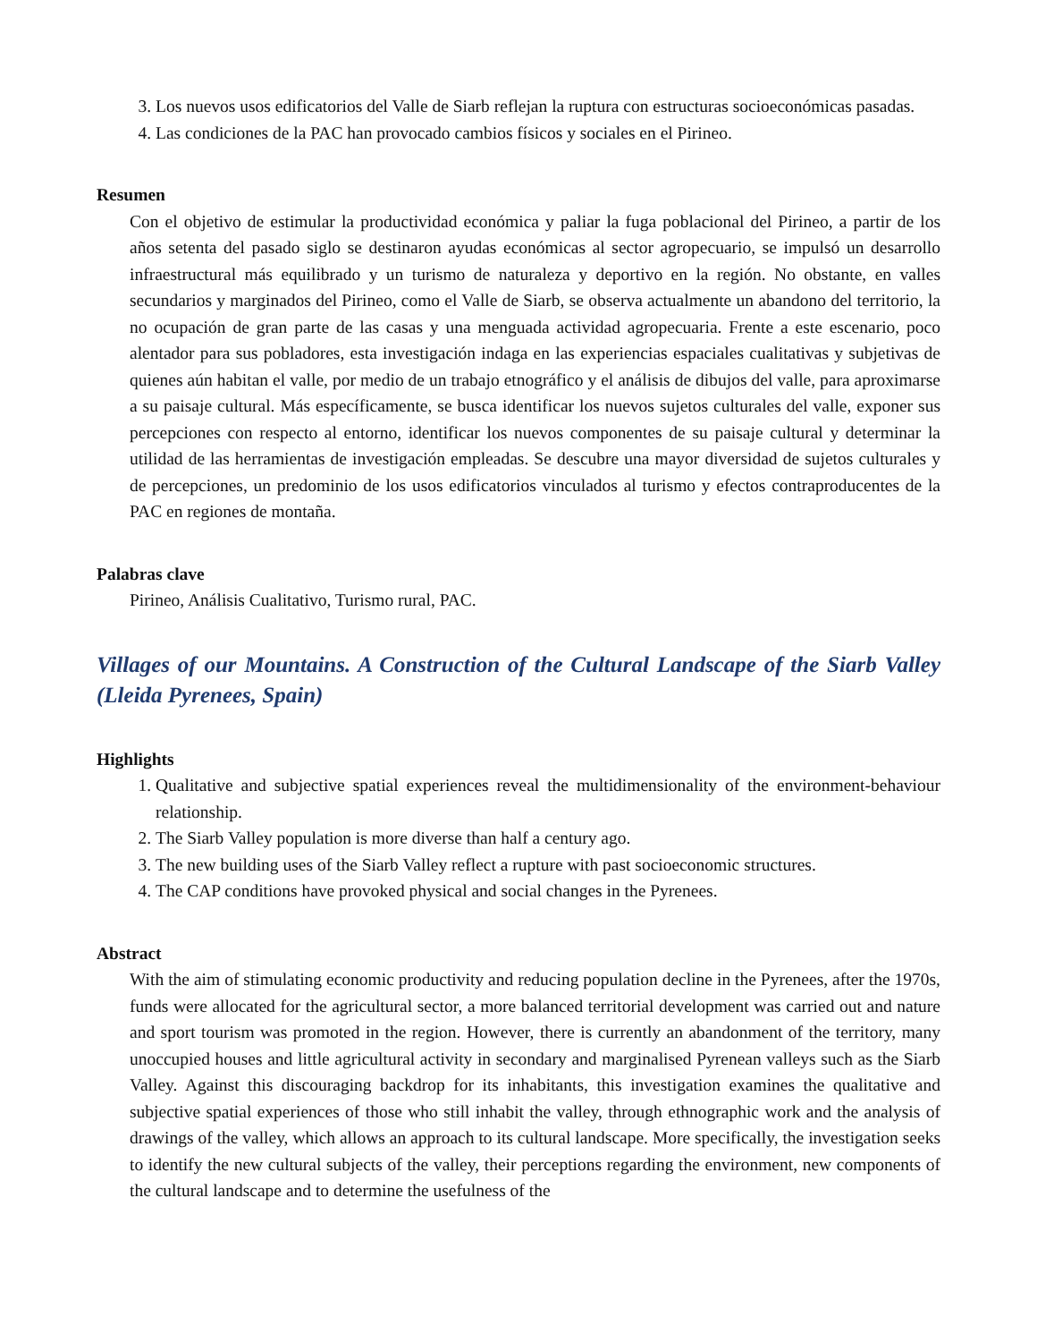3. Los nuevos usos edificatorios del Valle de Siarb reflejan la ruptura con estructuras socioeconómicas pasadas.
4. Las condiciones de la PAC han provocado cambios físicos y sociales en el Pirineo.
Resumen
Con el objetivo de estimular la productividad económica y paliar la fuga poblacional del Pirineo, a partir de los años setenta del pasado siglo se destinaron ayudas económicas al sector agropecuario, se impulsó un desarrollo infraestructural más equilibrado y un turismo de naturaleza y deportivo en la región. No obstante, en valles secundarios y marginados del Pirineo, como el Valle de Siarb, se observa actualmente un abandono del territorio, la no ocupación de gran parte de las casas y una menguada actividad agropecuaria. Frente a este escenario, poco alentador para sus pobladores, esta investigación indaga en las experiencias espaciales cualitativas y subjetivas de quienes aún habitan el valle, por medio de un trabajo etnográfico y el análisis de dibujos del valle, para aproximarse a su paisaje cultural. Más específicamente, se busca identificar los nuevos sujetos culturales del valle, exponer sus percepciones con respecto al entorno, identificar los nuevos componentes de su paisaje cultural y determinar la utilidad de las herramientas de investigación empleadas. Se descubre una mayor diversidad de sujetos culturales y de percepciones, un predominio de los usos edificatorios vinculados al turismo y efectos contraproducentes de la PAC en regiones de montaña.
Palabras clave
Pirineo, Análisis Cualitativo, Turismo rural, PAC.
Villages of our Mountains. A Construction of the Cultural Landscape of the Siarb Valley (Lleida Pyrenees, Spain)
Highlights
1. Qualitative and subjective spatial experiences reveal the multidimensionality of the environment-behaviour relationship.
2. The Siarb Valley population is more diverse than half a century ago.
3. The new building uses of the Siarb Valley reflect a rupture with past socioeconomic structures.
4. The CAP conditions have provoked physical and social changes in the Pyrenees.
Abstract
With the aim of stimulating economic productivity and reducing population decline in the Pyrenees, after the 1970s, funds were allocated for the agricultural sector, a more balanced territorial development was carried out and nature and sport tourism was promoted in the region. However, there is currently an abandonment of the territory, many unoccupied houses and little agricultural activity in secondary and marginalised Pyrenean valleys such as the Siarb Valley. Against this discouraging backdrop for its inhabitants, this investigation examines the qualitative and subjective spatial experiences of those who still inhabit the valley, through ethnographic work and the analysis of drawings of the valley, which allows an approach to its cultural landscape. More specifically, the investigation seeks to identify the new cultural subjects of the valley, their perceptions regarding the environment, new components of the cultural landscape and to determine the usefulness of the